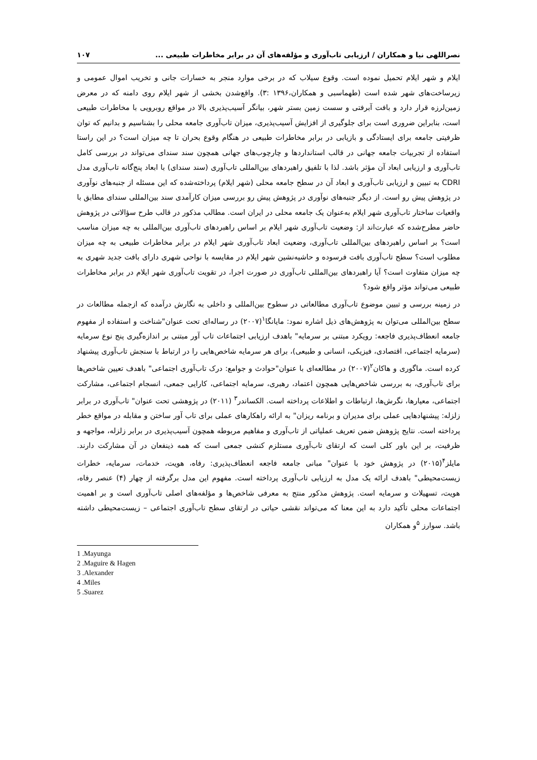نصراللهی نیا و همکاران / ارزیابی تاب‌آوری و مؤلفه‌های آن در برابر مخاطرات طبیعی ... ۱۰۷
ایلام و شهر ایلام تحمیل نموده است. وقوع سیلاب که در برخی موارد منجر به خسارات جانی و تخریب اموال عمومی و زیرساخت‌های شهر شده است (طهماسبی و همکاران،۱۳۹۶ :۳). واقع‌شدن بخشی از شهر ایلام روی دامنه که در معرض زمین‌لرزه قرار دارد و بافت آبرفتی و سست زمین بستر شهر، بیانگر آسیب‌پذیری بالا در مواقع روبرویی با مخاطرات طبیعی است، بنابراین ضروری است برای جلوگیری از افزایش آسیب‌پذیری، میزان تاب‌آوری جامعه محلی را بشناسیم و بدانیم که توان ظرفیتی جامعه برای ایستادگی و بازیابی در برابر مخاطرات طبیعی در هنگام وقوع بحران تا چه میزان است؟ در این راستا استفاده از تجربیات جامعه جهانی در قالب استانداردها و چارچوب‌های جهانی همچون سند سندای می‌تواند در بررسی کامل تاب‌آوری و ارزیابی ابعاد آن مؤثر باشد. لذا با تلفیق راهبردهای بین‌المللی تاب‌آوری (سند سندای) با ابعاد پنج‌گانه تاب‌آوری مدل CDRI به تبیین و ارزیابی تاب‌آوری و ابعاد آن در سطح جامعه محلی (شهر ایلام) پرداخته‌شده که این مسئله از جنبه‌های نوآوری در پژوهش پیش رو است. از دیگر جنبه‌های نوآوری در پژوهش پیش رو بررسی میزان کارآمدی سند بین‌المللی سندای مطابق با واقعیات ساختار تاب‌آوری شهر ایلام به‌عنوان یک جامعه محلی در ایران است. مطالب مذکور در قالب طرح سؤالاتی در پژوهش حاضر مطرح‌شده که عبارت‌اند از: وضعیت تاب‌آوری شهر ایلام بر اساس راهبردهای تاب‌آوری بین‌المللی به چه میزان مناسب است؟ بر اساس راهبردهای بین‌المللی تاب‌آوری، وضعیت ابعاد تاب‌آوری شهر ایلام در برابر مخاطرات طبیعی به چه میزان مطلوب است؟ سطح تاب‌آوری بافت فرسوده و حاشیه‌نشین شهر ایلام در مقایسه با نواحی شهری دارای بافت جدید شهری به چه میزان متفاوت است؟ آیا راهبردهای بین‌المللی تاب‌آوری در صورت اجرا، در تقویت تاب‌آوری شهر ایلام در برابر مخاطرات طبیعی می‌تواند مؤثر واقع شود؟
در زمینه بررسی و تبیین موضوع تاب‌آوری مطالعاتی در سطوح بین‌المللی و داخلی به نگارش درآمده که ازجمله مطالعات در سطح بین‌المللی می‌توان به پژوهش‌های ذیل اشاره نمود: مایانگا<sup>۱</sup>(۲۰۰۷) در رساله‌ای تحت عنوان"شناخت و استفاده از مفهوم جامعه انعطاف‌پذیری فاجعه: رویکرد مبتنی بر سرمایه" باهدف ارزیابی اجتماعات تاب آور مبتنی بر اندازه‌گیری پنج نوع سرمایه (سرمایه اجتماعی، اقتصادی، فیزیکی، انسانی و طبیعی)، برای هر سرمایه شاخص‌هایی را در ارتباط با سنجش تاب‌آوری پیشنهاد کرده است. ماگوری و هاکان<sup>۲</sup>(۲۰۰۷) در مطالعه‌ای با عنوان"حوادث و جوامع: درک تاب‌آوری اجتماعی" باهدف تعیین شاخص‌ها برای تاب‌آوری، به بررسی شاخص‌هایی همچون اعتماد، رهبری، سرمایه اجتماعی، کارایی جمعی، انسجام اجتماعی، مشارکت اجتماعی، معیارها، نگرش‌ها، ارتباطات و اطلاعات پرداخته است. الکساندر<sup>۳</sup> (۲۰۱۱) در پژوهشی تحت عنوان" تاب‌آوری در برابر زلزله: پیشنهادهایی عملی برای مدیران و برنامه ریزان" به ارائه راهکارهای عملی برای تاب آور ساختن و مقابله در مواقع خطر پرداخته است. نتایج پژوهش ضمن تعریف عملیاتی از تاب‌آوری و مفاهیم مربوطه همچون آسیب‌پذیری در برابر زلزله، مواجهه و ظرفیت، بر این باور کلی است که ارتقای تاب‌آوری مستلزم کنشی جمعی است که همه ذینفعان در آن مشارکت دارند. مایلز<sup>۴</sup>(۲۰۱۵) در پژوهش خود با عنوان" مبانی جامعه فاجعه انعطاف‌پذیری: رفاه، هویت، خدمات، سرمایه، خطرات زیست‌محیطی" باهدف ارائه یک مدل به ارزیابی تاب‌آوری پرداخته است. مفهوم این مدل برگرفته از چهار (۴) عنصر رفاه، هویت، تسهیلات و سرمایه است. پژوهش مذکور منتج به معرفی شاخص‌ها و مؤلفه‌های اصلی تاب‌آوری است و بر اهمیت اجتماعات محلی تأکید دارد به این معنا که می‌تواند نقشی حیاتی در ارتقای سطح تاب‌آوری اجتماعی – زیست‌محیطی داشته باشد. سوارز <sup>۵</sup>و همکاران
1 .Mayunga
2 .Maguire & Hagen
3 .Alexander
4 .Miles
5 .Suarez